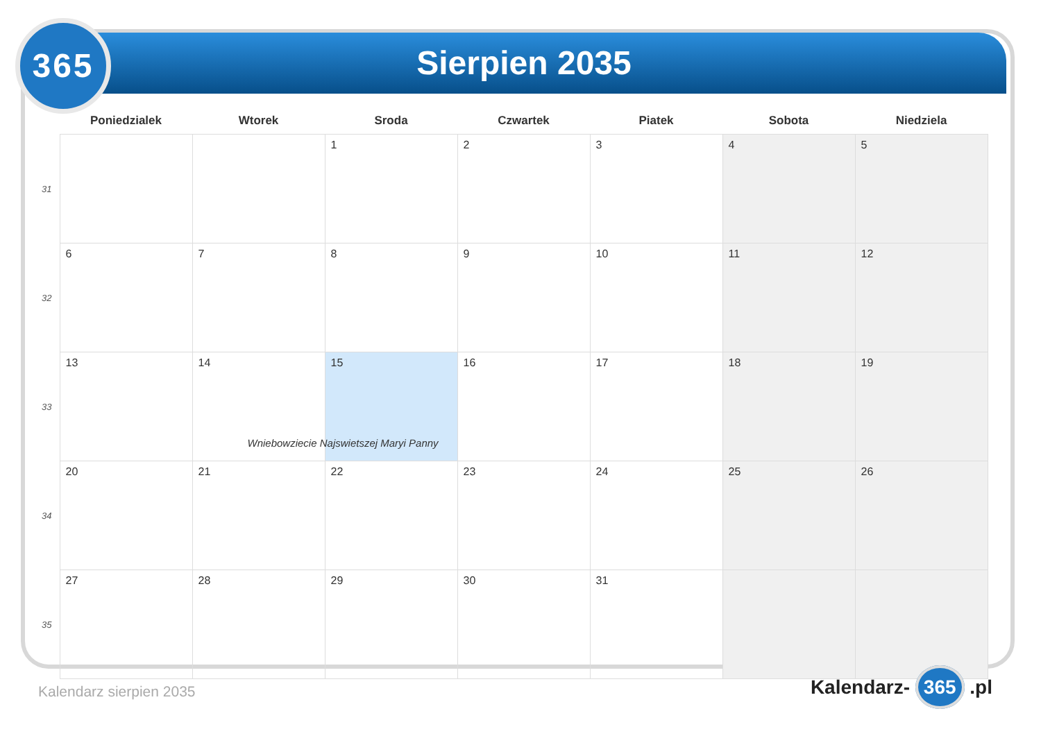Sierpien 2035
365
| | Poniedzialek | Wtorek | Sroda | Czwartek | Piatek | Sobota | Niedziela |
| --- | --- | --- | --- | --- | --- | --- | --- |
| 31 | | | 1 | 2 | 3 | 4 | 5 |
| 32 | 6 | 7 | 8 | 9 | 10 | 11 | 12 |
| 33 | 13 | 14 | 15 Wniebowziecie Najswietszej Maryi Panny | 16 | 17 | 18 | 19 |
| 34 | 20 | 21 | 22 | 23 | 24 | 25 | 26 |
| 35 | 27 | 28 | 29 | 30 | 31 | | |
Kalendarz sierpien 2035 Kalendarz- 365 .pl